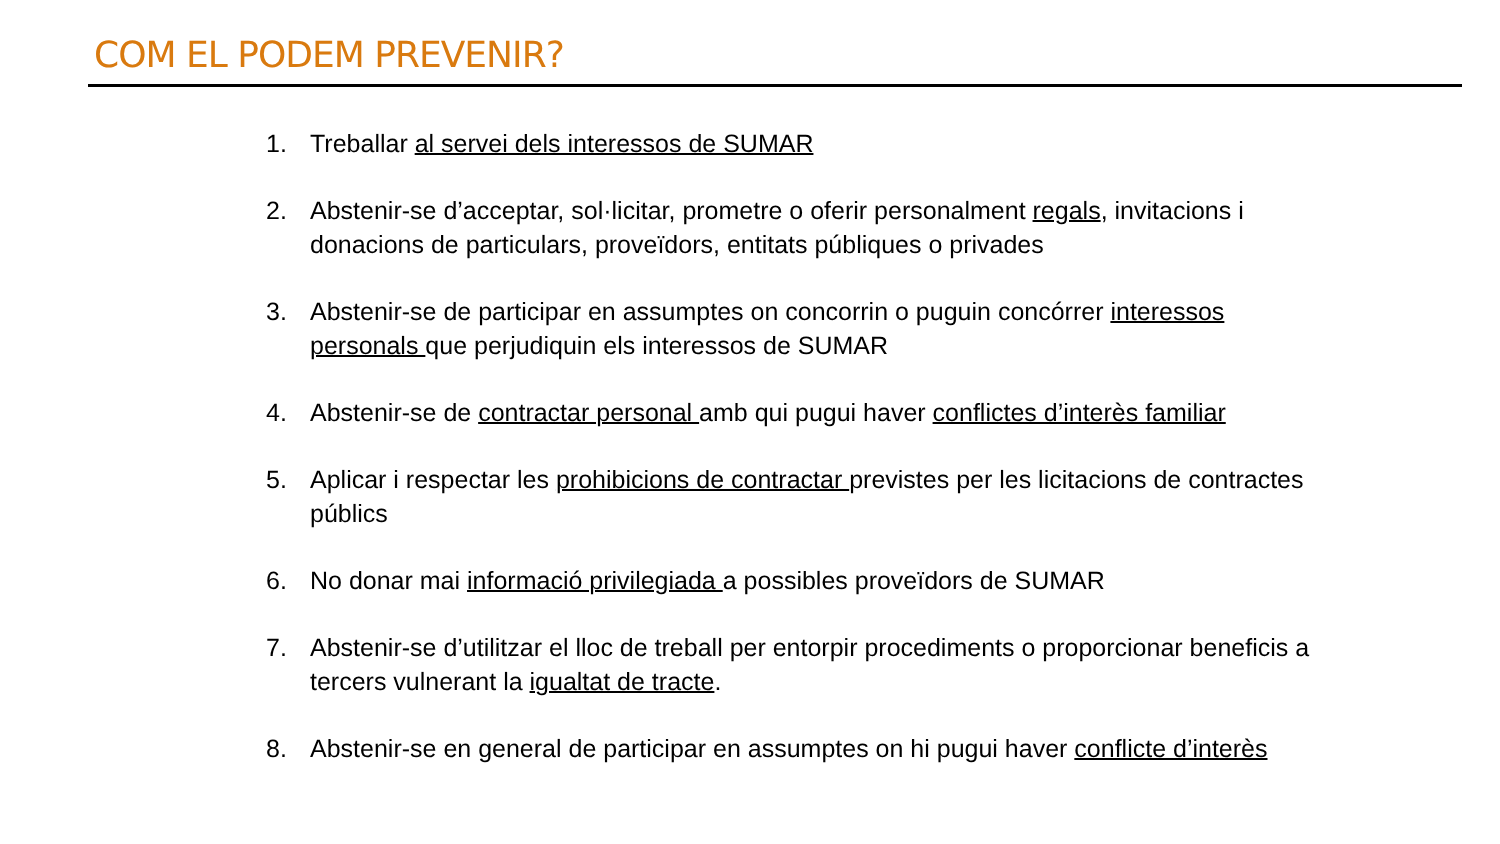COM EL PODEM PREVENIR?
1. Treballar al servei dels interessos de SUMAR
2. Abstenir-se d’acceptar, sol·licitar, prometre o oferir personalment regals, invitacions i donacions de particulars, proveïdors, entitats públiques o privades
3. Abstenir-se de participar en assumptes on concorrin o puguin concórrer interessos personals que perjudiquin els interessos de SUMAR
4. Abstenir-se de contractar personal amb qui pugui haver conflictes d’interès familiar
5. Aplicar i respectar les prohibicions de contractar previstes per les licitacions de contractes públics
6. No donar mai informació privilegiada a possibles proveïdors de SUMAR
7. Abstenir-se d’utilitzar el lloc de treball per entorpir procediments o proporcionar beneficis a tercers vulnerant la igualtat de tracte.
8. Abstenir-se en general de participar en assumptes on hi pugui haver conflicte d’interès